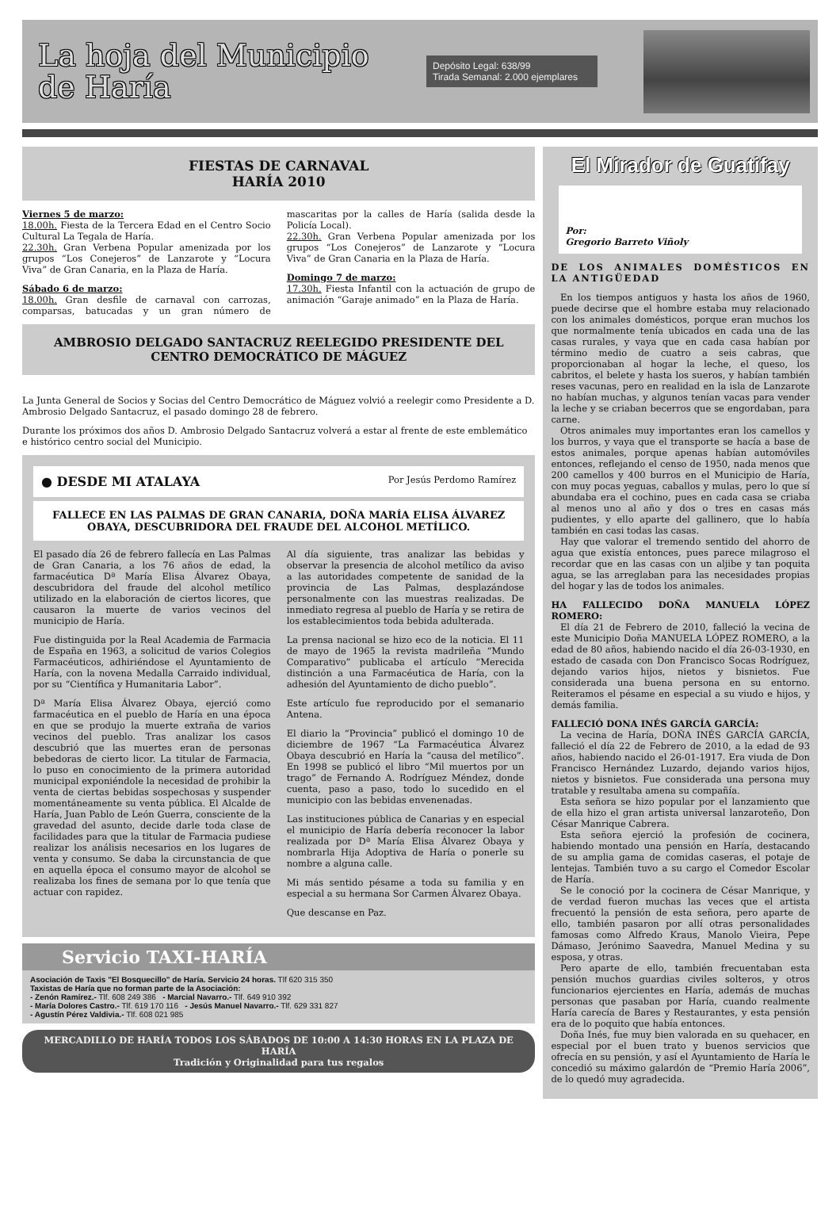La hoja del Municipio de Haría
Depósito Legal: 638/99
Tirada Semanal: 2.000 ejemplares
FIESTAS DE CARNAVAL
HARÍA 2010
Viernes 5 de marzo:
18.00h. Fiesta de la Tercera Edad en el Centro Socio Cultural La Tegala de Haría.
22.30h. Gran Verbena Popular amenizada por los grupos “Los Conejeros” de Lanzarote y “Locura Viva” de Gran Canaria, en la Plaza de Haría.
Sábado 6 de marzo:
18.00h. Gran desfile de carnaval con carrozas, comparsas, batucadas y un gran número de mascaritas por la calles de Haría (salida desde la Policía Local).
22.30h. Gran Verbena Popular amenizada por los grupos “Los Conejeros” de Lanzarote y “Locura Viva” de Gran Canaria en la Plaza de Haría.
Domingo 7 de marzo:
17.30h. Fiesta Infantil con la actuación de grupo de animación “Garaje animado” en la Plaza de Haría.
AMBROSIO DELGADO SANTACRUZ REELEGIDO PRESIDENTE DEL CENTRO DEMOCRÁTICO DE MÁGUEZ
La Junta General de Socios y Socias del Centro Democrático de Máguez volvió a reelegir como Presidente a D. Ambrosio Delgado Santacruz, el pasado domingo 28 de febrero.
Durante los próximos dos años D. Ambrosio Delgado Santacruz volverá a estar al frente de este emblemático e histórico centro social del Municipio.
● DESDE MI ATALAYA Por Jesús Perdomo Ramírez
FALLECE EN LAS PALMAS DE GRAN CANARIA, DOÑA MARÍA ELISA ÁLVAREZ OBAYA, DESCUBRIDORA DEL FRAUDE DEL ALCOHOL METÍLICO.
El pasado día 26 de febrero fallecía en Las Palmas de Gran Canaria, a los 76 años de edad, la farmacéutica Dª María Elisa Álvarez Obaya, descubridora del fraude del alcohol metílico utilizado en la elaboración de ciertos licores, que causaron la muerte de varios vecinos del municipio de Haría.
Fue distinguida por la Real Academia de Farmacia de España en 1963, a solicitud de varios Colegios Farmacéuticos, adhiriéndose el Ayuntamiento de Haría, con la novena Medalla Carraido individual, por su “Científica y Humanitaria Labor”.
Dª María Elisa Álvarez Obaya, ejerció como farmacéutica en el pueblo de Haría en una época en que se produjo la muerte extraña de varios vecinos del pueblo. Tras analizar los casos descubrió que las muertes eran de personas bebedoras de cierto licor. La titular de Farmacia, lo puso en conocimiento de la primera autoridad municipal exponiéndole la necesidad de prohibir la venta de ciertas bebidas sospechosas y suspender momentáneamente su venta pública. El Alcalde de Haría, Juan Pablo de León Guerra, consciente de la gravedad del asunto, decide darle toda clase de facilidades para que la titular de Farmacia pudiese realizar los análisis necesarios en los lugares de venta y consumo. Se daba la circunstancia de que en aquella época el consumo mayor de alcohol se realizaba los fines de semana por lo que tenía que actuar con rapidez.
Al día siguiente, tras analizar las bebidas y observar la presencia de alcohol metílico da aviso a las autoridades competente de sanidad de la provincia de Las Palmas, desplazándose personalmente con las muestras realizadas. De inmediato regresa al pueblo de Haría y se retira de los establecimientos toda bebida adulterada.
La prensa nacional se hizo eco de la noticia. El 11 de mayo de 1965 la revista madrileña “Mundo Comparativo” publicaba el artículo “Merecida distinción a una Farmacéutica de Haría, con la adhesión del Ayuntamiento de dicho pueblo”.
Este artículo fue reproducido por el semanario Antena.
El diario la “Provincia” publicó el domingo 10 de diciembre de 1967 “La Farmacéutica Álvarez Obaya descubrió en Haría la “causa del metílico”. En 1998 se publicó el libro “Mil muertos por un trago” de Fernando A. Rodríguez Méndez, donde cuenta, paso a paso, todo lo sucedido en el municipio con las bebidas envenenadas.
Las instituciones pública de Canarias y en especial el municipio de Haría debería reconocer la labor realizada por Dª María Elisa Álvarez Obaya y nombrarla Hija Adoptiva de Haría o ponerle su nombre a alguna calle.
Mi más sentido pésame a toda su familia y en especial a su hermana Sor Carmen Álvarez Obaya.
Que descanse en Paz.
Servicio TAXI-HARÍA
Asociación de Taxis "El Bosquecillo" de Haría. Servicio 24 horas. Tlf 620 315 350
Taxistas de Haría que no forman parte de la Asociación:
- Zenón Ramírez.- Tlf. 608 249 386 - Marcial Navarro.- Tlf. 649 910 392
- María Dolores Castro.- Tlf. 619 170 116 - Jesús Manuel Navarro.- Tlf. 629 331 827
- Agustín Pérez Valdivia.- Tlf. 608 021 985
MERCADILLO DE HARÍA TODOS LOS SÁBADOS DE 10:00 A 14:30 HORAS EN LA PLAZA DE HARÍA
Tradición y Originalidad para tus regalos
El Mirador de Guatifay
Por:
Gregorio Barreto Viñoly
DE LOS ANIMALES DOMÉSTICOS EN LA ANTIGÜEDAD
 En los tiempos antiguos y hasta los años de 1960, puede decirse que el hombre estaba muy relacionado con los animales domésticos, porque eran muchos los que normalmente tenía ubicados en cada una de las casas rurales, y vaya que en cada casa habían por término medio de cuatro a seis cabras, que proporcionaban al hogar la leche, el queso, los cabritos, el belete y hasta los sueros, y habían también reses vacunas, pero en realidad en la isla de Lanzarote no habían muchas, y algunos tenían vacas para vender la leche y se criaban becerros que se engordaban, para carne.
 Otros animales muy importantes eran los camellos y los burros, y vaya que el transporte se hacía a base de estos animales, porque apenas habían automóviles entonces, reflejando el censo de 1950, nada menos que 200 camellos y 400 burros en el Municipio de Haría, con muy pocas yeguas, caballos y mulas, pero lo que sí abundaba era el cochino, pues en cada casa se criaba al menos uno al año y dos o tres en casas más pudientes, y ello aparte del gallinero, que lo había también en casi todas las casas.
 Hay que valorar el tremendo sentido del ahorro de agua que existía entonces, pues parece milagroso el recordar que en las casas con un aljibe y tan poquita agua, se las arreglaban para las necesidades propias del hogar y las de todos los animales.
HA FALLECIDO DOÑA MANUELA LÓPEZ ROMERO:
 El día 21 de Febrero de 2010, falleció la vecina de este Municipio Doña MANUELA LÓPEZ ROMERO, a la edad de 80 años, habiendo nacido el día 26-03-1930, en estado de casada con Don Francisco Socas Rodríguez, dejando varios hijos, nietos y bisnietos. Fue considerada una buena persona en su entorno. Reiteramos el pésame en especial a su viudo e hijos, y demás familia.
FALLECIÓ DONA INÉS GARCÍA GARCÍA:
 La vecina de Haría, DOÑA INÉS GARCÍA GARCÍA, falleció el día 22 de Febrero de 2010, a la edad de 93 años, habiendo nacido el 26-01-1917. Era viuda de Don Francisco Hernández Luzardo, dejando varios hijos, nietos y bisnietos. Fue considerada una persona muy tratable y resultaba amena su compañía.
 Esta señora se hizo popular por el lanzamiento que de ella hizo el gran artista universal lanzaroteño, Don César Manrique Cabrera.
 Esta señora ejerció la profesión de cocinera, habiendo montado una pensión en Haría, destacando de su amplia gama de comidas caseras, el potaje de lentejas. También tuvo a su cargo el Comedor Escolar de Haría.
 Se le conoció por la cocinera de César Manrique, y de verdad fueron muchas las veces que el artista frecuentó la pensión de esta señora, pero aparte de ello, también pasaron por allí otras personalidades famosas como Alfredo Kraus, Manolo Vieira, Pepe Dámaso, Jerónimo Saavedra, Manuel Medina y su esposa, y otras.
 Pero aparte de ello, también frecuentaban esta pensión muchos guardias civiles solteros, y otros funcionarios ejercientes en Haría, además de muchas personas que pasaban por Haría, cuando realmente Haría carecía de Bares y Restaurantes, y esta pensión era de lo poquito que había entonces.
 Doña Inés, fue muy bien valorada en su quehacer, en especial por el buen trato y buenos servicios que ofrecía en su pensión, y así el Ayuntamiento de Haría le concedió su máximo galardón de “Premio Haría 2006”, de lo quedó muy agradecida.